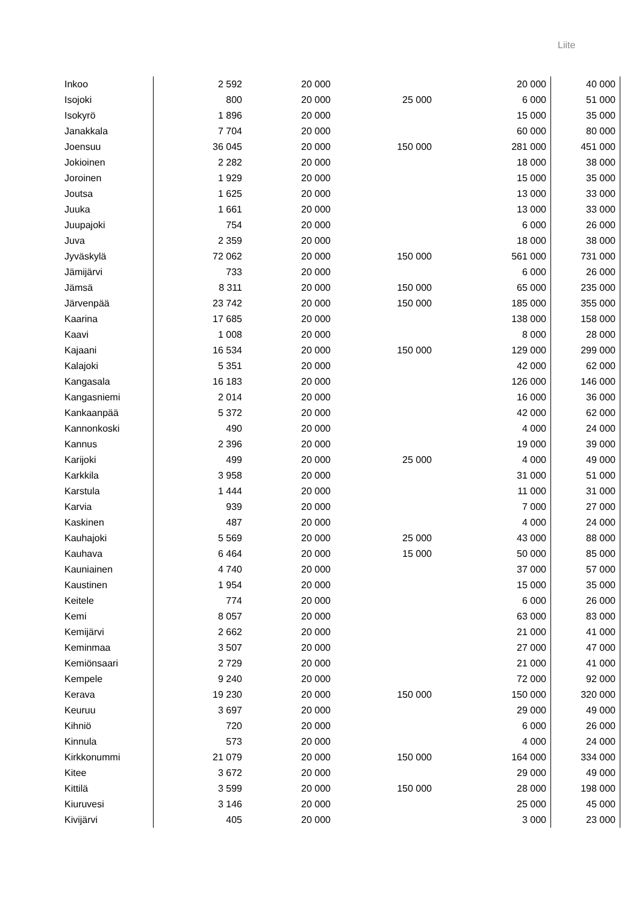Liite
| Inkoo | 2 592 | 20 000 | | 20 000 | 40 000 |
| Isojoki | 800 | 20 000 | 25 000 | 6 000 | 51 000 |
| Isokyrö | 1 896 | 20 000 | | 15 000 | 35 000 |
| Janakkala | 7 704 | 20 000 | | 60 000 | 80 000 |
| Joensuu | 36 045 | 20 000 | 150 000 | 281 000 | 451 000 |
| Jokioinen | 2 282 | 20 000 | | 18 000 | 38 000 |
| Joroinen | 1 929 | 20 000 | | 15 000 | 35 000 |
| Joutsa | 1 625 | 20 000 | | 13 000 | 33 000 |
| Juuka | 1 661 | 20 000 | | 13 000 | 33 000 |
| Juupajoki | 754 | 20 000 | | 6 000 | 26 000 |
| Juva | 2 359 | 20 000 | | 18 000 | 38 000 |
| Jyväskylä | 72 062 | 20 000 | 150 000 | 561 000 | 731 000 |
| Jämijärvi | 733 | 20 000 | | 6 000 | 26 000 |
| Jämsä | 8 311 | 20 000 | 150 000 | 65 000 | 235 000 |
| Järvenpää | 23 742 | 20 000 | 150 000 | 185 000 | 355 000 |
| Kaarina | 17 685 | 20 000 | | 138 000 | 158 000 |
| Kaavi | 1 008 | 20 000 | | 8 000 | 28 000 |
| Kajaani | 16 534 | 20 000 | 150 000 | 129 000 | 299 000 |
| Kalajoki | 5 351 | 20 000 | | 42 000 | 62 000 |
| Kangasala | 16 183 | 20 000 | | 126 000 | 146 000 |
| Kangasniemi | 2 014 | 20 000 | | 16 000 | 36 000 |
| Kankaanpää | 5 372 | 20 000 | | 42 000 | 62 000 |
| Kannonkoski | 490 | 20 000 | | 4 000 | 24 000 |
| Kannus | 2 396 | 20 000 | | 19 000 | 39 000 |
| Karijoki | 499 | 20 000 | 25 000 | 4 000 | 49 000 |
| Karkkila | 3 958 | 20 000 | | 31 000 | 51 000 |
| Karstula | 1 444 | 20 000 | | 11 000 | 31 000 |
| Karvia | 939 | 20 000 | | 7 000 | 27 000 |
| Kaskinen | 487 | 20 000 | | 4 000 | 24 000 |
| Kauhajoki | 5 569 | 20 000 | 25 000 | 43 000 | 88 000 |
| Kauhava | 6 464 | 20 000 | 15 000 | 50 000 | 85 000 |
| Kauniainen | 4 740 | 20 000 | | 37 000 | 57 000 |
| Kaustinen | 1 954 | 20 000 | | 15 000 | 35 000 |
| Keitele | 774 | 20 000 | | 6 000 | 26 000 |
| Kemi | 8 057 | 20 000 | | 63 000 | 83 000 |
| Kemijärvi | 2 662 | 20 000 | | 21 000 | 41 000 |
| Keminmaa | 3 507 | 20 000 | | 27 000 | 47 000 |
| Kemiönsaari | 2 729 | 20 000 | | 21 000 | 41 000 |
| Kempele | 9 240 | 20 000 | | 72 000 | 92 000 |
| Kerava | 19 230 | 20 000 | 150 000 | 150 000 | 320 000 |
| Keuruu | 3 697 | 20 000 | | 29 000 | 49 000 |
| Kihniö | 720 | 20 000 | | 6 000 | 26 000 |
| Kinnula | 573 | 20 000 | | 4 000 | 24 000 |
| Kirkkonummi | 21 079 | 20 000 | 150 000 | 164 000 | 334 000 |
| Kitee | 3 672 | 20 000 | | 29 000 | 49 000 |
| Kittilä | 3 599 | 20 000 | 150 000 | 28 000 | 198 000 |
| Kiuruvesi | 3 146 | 20 000 | | 25 000 | 45 000 |
| Kivijärvi | 405 | 20 000 | | 3 000 | 23 000 |